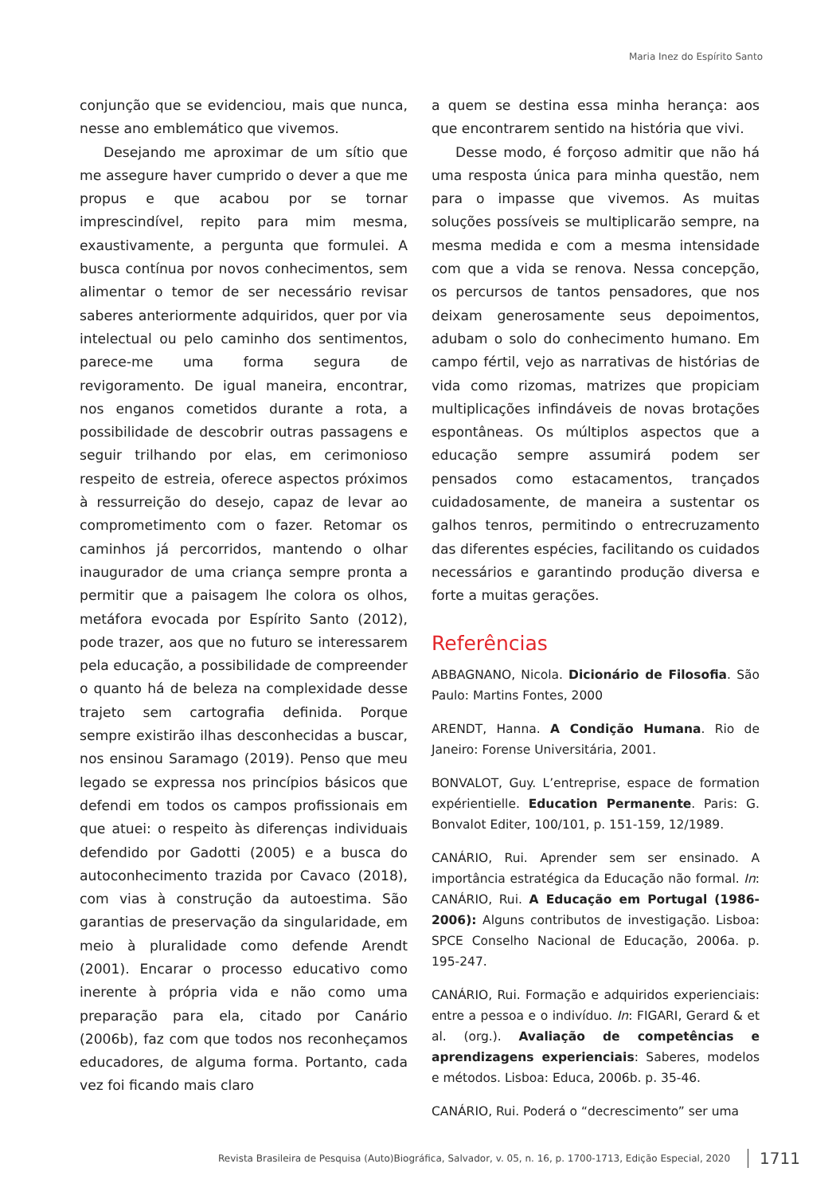Maria Inez do Espírito Santo
conjunção que se evidenciou, mais que nunca, nesse ano emblemático que vivemos.
Desejando me aproximar de um sítio que me assegure haver cumprido o dever a que me propus e que acabou por se tornar imprescindível, repito para mim mesma, exaustivamente, a pergunta que formulei. A busca contínua por novos conhecimentos, sem alimentar o temor de ser necessário revisar saberes anteriormente adquiridos, quer por via intelectual ou pelo caminho dos sentimentos, parece-me uma forma segura de revigoramento. De igual maneira, encontrar, nos enganos cometidos durante a rota, a possibilidade de descobrir outras passagens e seguir trilhando por elas, em cerimonioso respeito de estreia, oferece aspectos próximos à ressurreição do desejo, capaz de levar ao comprometimento com o fazer. Retomar os caminhos já percorridos, mantendo o olhar inaugurador de uma criança sempre pronta a permitir que a paisagem lhe colora os olhos, metáfora evocada por Espírito Santo (2012), pode trazer, aos que no futuro se interessarem pela educação, a possibilidade de compreender o quanto há de beleza na complexidade desse trajeto sem cartografia definida. Porque sempre existirão ilhas desconhecidas a buscar, nos ensinou Saramago (2019). Penso que meu legado se expressa nos princípios básicos que defendi em todos os campos profissionais em que atuei: o respeito às diferenças individuais defendido por Gadotti (2005) e a busca do autoconhecimento trazida por Cavaco (2018), com vias à construção da autoestima. São garantias de preservação da singularidade, em meio à pluralidade como defende Arendt (2001). Encarar o processo educativo como inerente à própria vida e não como uma preparação para ela, citado por Canário (2006b), faz com que todos nos reconheçamos educadores, de alguma forma. Portanto, cada vez foi ficando mais claro
a quem se destina essa minha herança: aos que encontrarem sentido na história que vivi.
Desse modo, é forçoso admitir que não há uma resposta única para minha questão, nem para o impasse que vivemos. As muitas soluções possíveis se multiplicarão sempre, na mesma medida e com a mesma intensidade com que a vida se renova. Nessa concepção, os percursos de tantos pensadores, que nos deixam generosamente seus depoimentos, adubam o solo do conhecimento humano. Em campo fértil, vejo as narrativas de histórias de vida como rizomas, matrizes que propiciam multiplicações infindáveis de novas brotações espontâneas. Os múltiplos aspectos que a educação sempre assumirá podem ser pensados como estacamentos, trançados cuidadosamente, de maneira a sustentar os galhos tenros, permitindo o entrecruzamento das diferentes espécies, facilitando os cuidados necessários e garantindo produção diversa e forte a muitas gerações.
Referências
ABBAGNANO, Nicola. Dicionário de Filosofia. São Paulo: Martins Fontes, 2000
ARENDT, Hanna. A Condição Humana. Rio de Janeiro: Forense Universitária, 2001.
BONVALOT, Guy. L’entreprise, espace de formation expérientielle. Education Permanente. Paris: G. Bonvalot Editer, 100/101, p. 151-159, 12/1989.
CANÁRIO, Rui. Aprender sem ser ensinado. A importância estratégica da Educação não formal. In: CANÁRIO, Rui. A Educação em Portugal (1986-2006): Alguns contributos de investigação. Lisboa: SPCE Conselho Nacional de Educação, 2006a. p. 195-247.
CANÁRIO, Rui. Formação e adquiridos experienciais: entre a pessoa e o indivíduo. In: FIGARI, Gerard & et al. (org.). Avaliação de competências e aprendizagens experienciais: Saberes, modelos e métodos. Lisboa: Educa, 2006b. p. 35-46.
CANÁRIO, Rui. Poderá o “decrescimento” ser uma
Revista Brasileira de Pesquisa (Auto)Biográfica, Salvador, v. 05, n. 16, p. 1700-1713, Edição Especial, 2020 1711